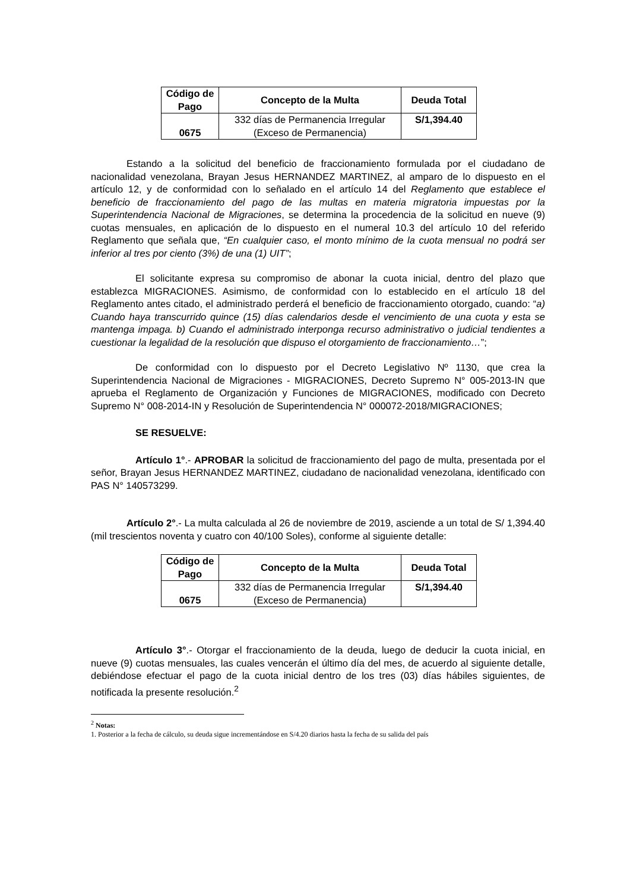| Código de Pago | Concepto de la Multa | Deuda Total |
| --- | --- | --- |
| 0675 | 332 días de Permanencia Irregular (Exceso de Permanencia) | S/1,394.40 |
Estando a la solicitud del beneficio de fraccionamiento formulada por el ciudadano de nacionalidad venezolana, Brayan Jesus HERNANDEZ MARTINEZ, al amparo de lo dispuesto en el artículo 12, y de conformidad con lo señalado en el artículo 14 del Reglamento que establece el beneficio de fraccionamiento del pago de las multas en materia migratoria impuestas por la Superintendencia Nacional de Migraciones, se determina la procedencia de la solicitud en nueve (9) cuotas mensuales, en aplicación de lo dispuesto en el numeral 10.3 del artículo 10 del referido Reglamento que señala que, “En cualquier caso, el monto mínimo de la cuota mensual no podrá ser inferior al tres por ciento (3%) de una (1) UIT”;
El solicitante expresa su compromiso de abonar la cuota inicial, dentro del plazo que establezca MIGRACIONES. Asimismo, de conformidad con lo establecido en el artículo 18 del Reglamento antes citado, el administrado perderá el beneficio de fraccionamiento otorgado, cuando: “a) Cuando haya transcurrido quince (15) días calendarios desde el vencimiento de una cuota y esta se mantenga impaga. b) Cuando el administrado interponga recurso administrativo o judicial tendientes a cuestionar la legalidad de la resolución que dispuso el otorgamiento de fraccionamiento…”;
De conformidad con lo dispuesto por el Decreto Legislativo Nº 1130, que crea la Superintendencia Nacional de Migraciones - MIGRACIONES, Decreto Supremo N° 005-2013-IN que aprueba el Reglamento de Organización y Funciones de MIGRACIONES, modificado con Decreto Supremo N° 008-2014-IN y Resolución de Superintendencia N° 000072-2018/MIGRACIONES;
SE RESUELVE:
Artículo 1°.- APROBAR la solicitud de fraccionamiento del pago de multa, presentada por el señor, Brayan Jesus HERNANDEZ MARTINEZ, ciudadano de nacionalidad venezolana, identificado con PAS N° 140573299.
Artículo 2°.- La multa calculada al 26 de noviembre de 2019, asciende a un total de S/ 1,394.40 (mil trescientos noventa y cuatro con 40/100 Soles), conforme al siguiente detalle:
| Código de Pago | Concepto de la Multa | Deuda Total |
| --- | --- | --- |
| 0675 | 332 días de Permanencia Irregular (Exceso de Permanencia) | S/1,394.40 |
Artículo 3°.- Otorgar el fraccionamiento de la deuda, luego de deducir la cuota inicial, en nueve (9) cuotas mensuales, las cuales vencerán el último día del mes, de acuerdo al siguiente detalle, debiéndose efectuar el pago de la cuota inicial dentro de los tres (03) días hábiles siguientes, de notificada la presente resolución.<sup>2</sup>
<sup>2</sup> Notas:
1. Posterior a la fecha de cálculo, su deuda sigue incrementándose en S/4.20 diarios hasta la fecha de su salida del país